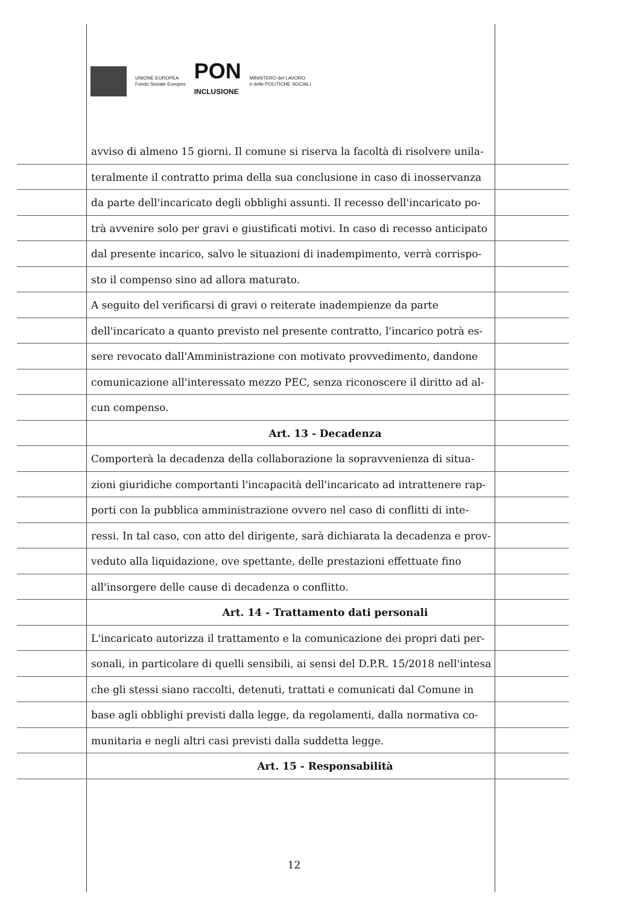UNIONE EUROPEA
Fondo Sociale Europeo
PON
INCLUSIONE
MINISTERO del LAVORO
e delle POLITICHE SOCIALI
avviso di almeno 15 giorni. Il comune si riserva la facoltà di risolvere unila-
teralmente il contratto prima della sua conclusione in caso di inosservanza
da parte dell'incaricato degli obblighi assunti. Il recesso dell'incaricato po-
trà avvenire solo per gravi e giustificati motivi. In caso di recesso anticipato
dal presente incarico, salvo le situazioni di inadempimento, verrà corrispo-
sto il compenso sino ad allora maturato.
A seguito del verificarsi di gravi o reiterate inadempienze da parte
dell'incaricato a quanto previsto nel presente contratto, l'incarico potrà es-
sere revocato dall'Amministrazione con motivato provvedimento, dandone
comunicazione all'interessato mezzo PEC, senza riconoscere il diritto ad al-
cun compenso.
Art. 13 - Decadenza
Comporterà la decadenza della collaborazione la sopravvenienza di situa-
zioni giuridiche comportanti l'incapacità dell'incaricato ad intrattenere rap-
porti con la pubblica amministrazione ovvero nel caso di conflitti di inte-
ressi. In tal caso, con atto del dirigente, sarà dichiarata la decadenza e prov-
veduto alla liquidazione, ove spettante, delle prestazioni effettuate fino
all'insorgere delle cause di decadenza o conflitto.
Art. 14 - Trattamento dati personali
L'incaricato autorizza il trattamento e la comunicazione dei propri dati per-
sonali, in particolare di quelli sensibili, ai sensi del D.P.R. 15/2018 nell'intesa
che gli stessi siano raccolti, detenuti, trattati e comunicati dal Comune in
base agli obblighi previsti dalla legge, da regolamenti, dalla normativa co-
munitaria e negli altri casi previsti dalla suddetta legge.
Art. 15 - Responsabilità
12